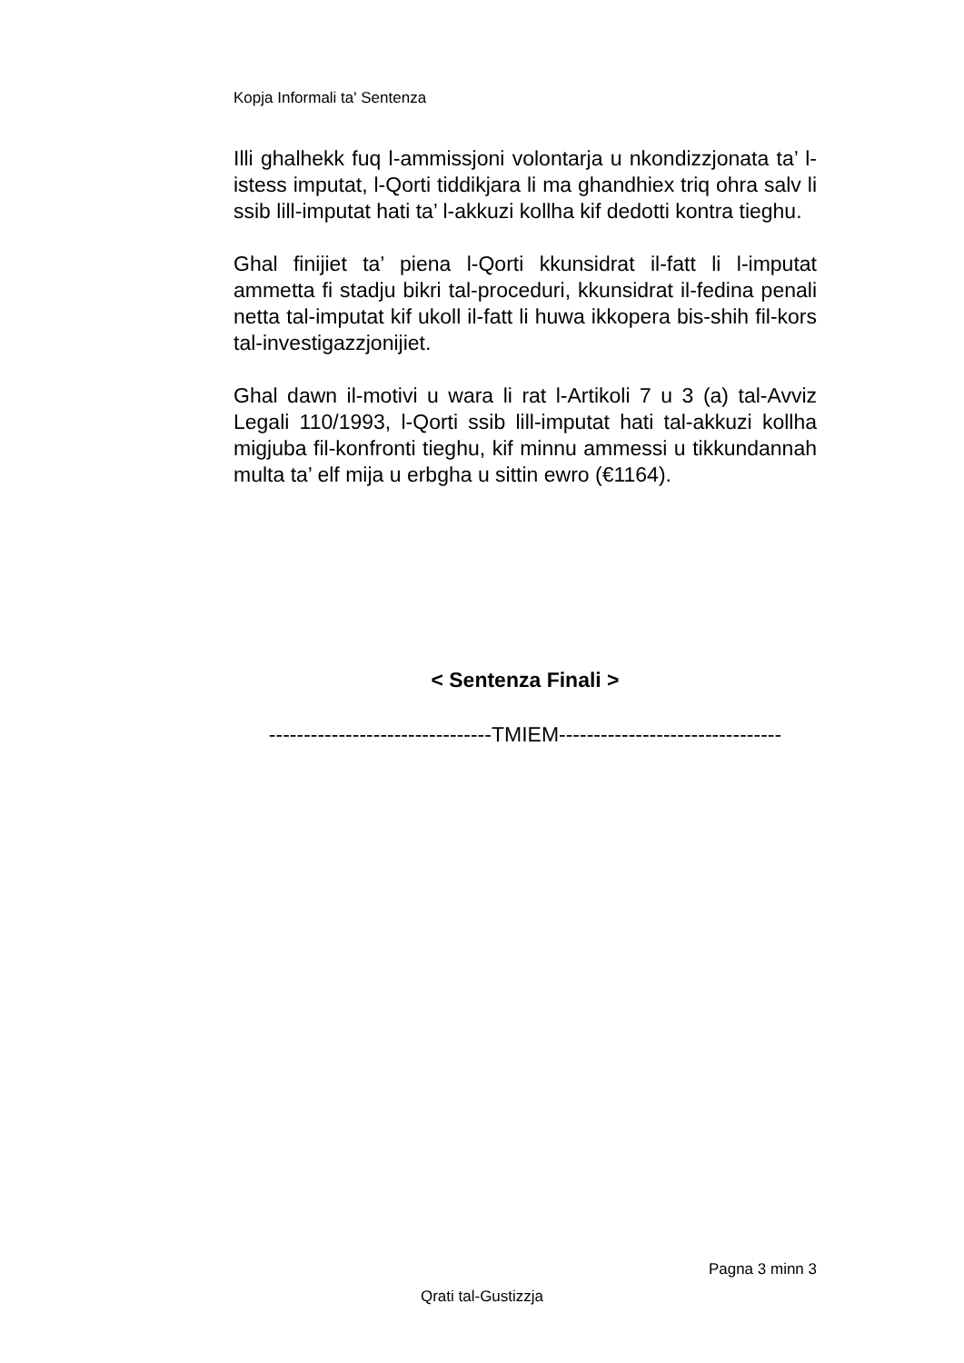Kopja Informali ta' Sentenza
Illi ghalhekk fuq l-ammissjoni volontarja u nkondizzjonata ta’ l-istess imputat, l-Qorti tiddikjara li ma ghandhiex triq ohra salv li ssib lill-imputat hati ta’ l-akkuzi kollha kif dedotti kontra tieghu.
Ghal finijiet ta’ piena l-Qorti kkunsidrat il-fatt li l-imputat ammetta fi stadju bikri tal-proceduri, kkunsidrat il-fedina penali netta tal-imputat kif ukoll il-fatt li huwa ikkopera bis-shih fil-kors tal-investigazzjonijiet.
Ghal dawn il-motivi u wara li rat l-Artikoli 7 u 3 (a) tal-Avviz Legali 110/1993, l-Qorti ssib lill-imputat hati tal-akkuzi kollha migjuba fil-konfronti tieghu, kif minnu ammessi u tikkundannah multa ta’ elf mija u erbgha u sittin ewro (€1164).
< Sentenza Finali >
--------------------------------TMIEM--------------------------------
Pagna 3 minn 3
Qrati tal-Gustizzja